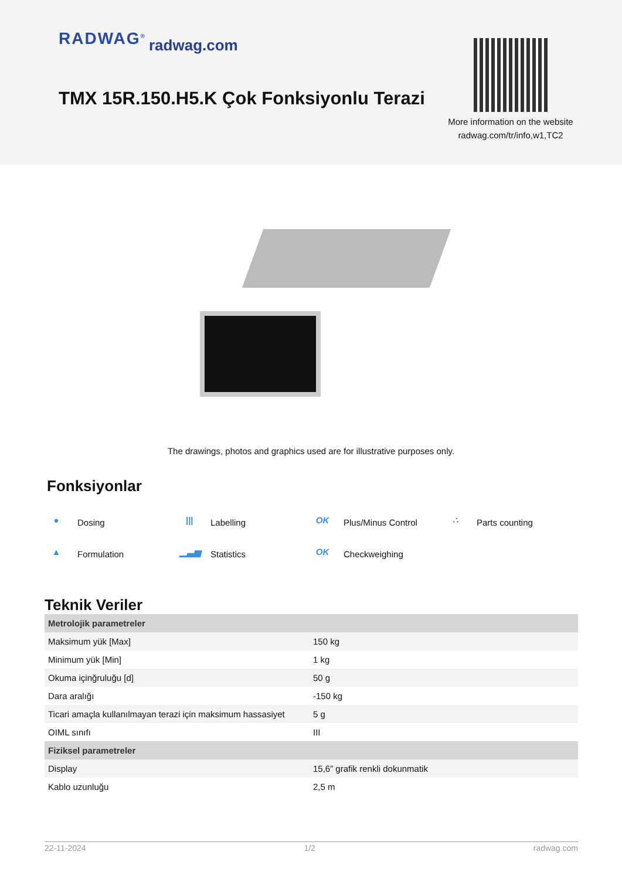RADWAG<sup>®</sup> radwag.com
TMX 15R.150.H5.K Çok Fonksiyonlu Terazi
More information on the website
radwag.com/tr/info,w1,TC2
The drawings, photos and graphics used are for illustrative purposes only.
Fonksiyonlar
● Dosing ||| Labelling OK Plus/Minus Control ∴ Parts counting ▲ Formulation ▁▃▅ Statistics OK Checkweighing
Teknik Veriler
| Metrolojik parametreler | |
| --- | --- |
| Maksimum yük [Max] | 150 kg |
| Minimum yük [Min] | 1 kg |
| Okuma içinğruluğu [d] | 50 g |
| Dara aralığı | -150 kg |
| Ticari amaçla kullanılmayan terazi için maksimum hassasiyet | 5 g |
| OIML sınıfı | III |
| Fiziksel parametreler | |
| Display | 15,6” grafik renkli dokunmatik |
| Kablo uzunluğu | 2,5 m |
22-11-2024 1/2 radwag.com